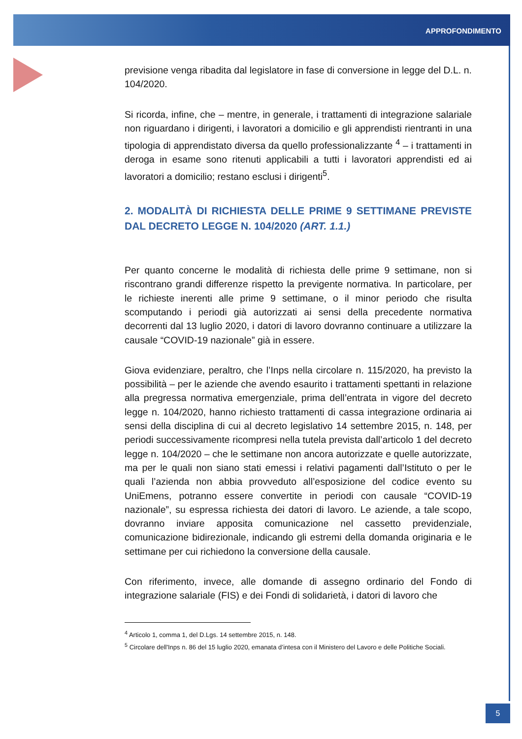APPROFONDIMENTO
previsione venga ribadita dal legislatore in fase di conversione in legge del D.L. n. 104/2020.
Si ricorda, infine, che – mentre, in generale, i trattamenti di integrazione salariale non riguardano i dirigenti, i lavoratori a domicilio e gli apprendisti rientranti in una tipologia di apprendistato diversa da quello professionalizzante <sup>4</sup> – i trattamenti in deroga in esame sono ritenuti applicabili a tutti i lavoratori apprendisti ed ai lavoratori a domicilio; restano esclusi i dirigenti<sup>5</sup>.
2. MODALITÀ DI RICHIESTA DELLE PRIME 9 SETTIMANE PREVISTE DAL DECRETO LEGGE N. 104/2020 (ART. 1.1.)
Per quanto concerne le modalità di richiesta delle prime 9 settimane, non si riscontrano grandi differenze rispetto la previgente normativa. In particolare, per le richieste inerenti alle prime 9 settimane, o il minor periodo che risulta scomputando i periodi già autorizzati ai sensi della precedente normativa decorrenti dal 13 luglio 2020, i datori di lavoro dovranno continuare a utilizzare la causale “COVID-19 nazionale” già in essere.
Giova evidenziare, peraltro, che l’Inps nella circolare n. 115/2020, ha previsto la possibilità – per le aziende che avendo esaurito i trattamenti spettanti in relazione alla pregressa normativa emergenziale, prima dell’entrata in vigore del decreto legge n. 104/2020, hanno richiesto trattamenti di cassa integrazione ordinaria ai sensi della disciplina di cui al decreto legislativo 14 settembre 2015, n. 148, per periodi successivamente ricompresi nella tutela prevista dall’articolo 1 del decreto legge n. 104/2020 – che le settimane non ancora autorizzate e quelle autorizzate, ma per le quali non siano stati emessi i relativi pagamenti dall’Istituto o per le quali l’azienda non abbia provveduto all’esposizione del codice evento su UniEmens, potranno essere convertite in periodi con causale “COVID-19 nazionale”, su espressa richiesta dei datori di lavoro. Le aziende, a tale scopo, dovranno inviare apposita comunicazione nel cassetto previdenziale, comunicazione bidirezionale, indicando gli estremi della domanda originaria e le settimane per cui richiedono la conversione della causale.
Con riferimento, invece, alle domande di assegno ordinario del Fondo di integrazione salariale (FIS) e dei Fondi di solidarietà, i datori di lavoro che
<sup>4</sup> Articolo 1, comma 1, del D.Lgs. 14 settembre 2015, n. 148.
<sup>5</sup> Circolare dell'Inps n. 86 del 15 luglio 2020, emanata d’intesa con il Ministero del Lavoro e delle Politiche Sociali.
5